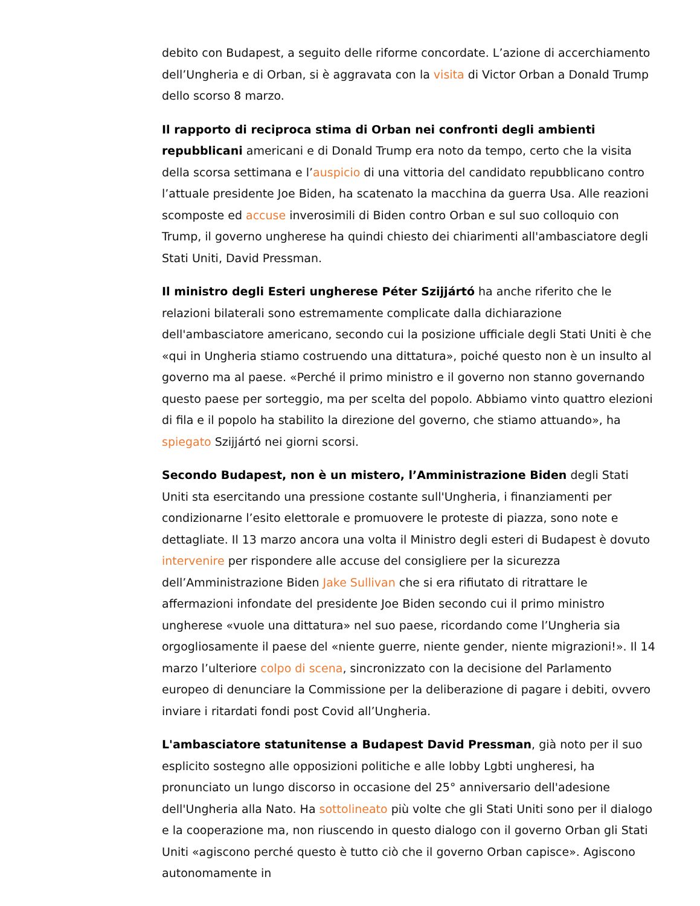debito con Budapest, a seguito delle riforme concordate. L’azione di accerchiamento dell’Ungheria e di Orban, si è aggravata con la visita di Victor Orban a Donald Trump dello scorso 8 marzo.
Il rapporto di reciproca stima di Orban nei confronti degli ambienti repubblicani americani e di Donald Trump era noto da tempo, certo che la visita della scorsa settimana e l’auspicio di una vittoria del candidato repubblicano contro l’attuale presidente Joe Biden, ha scatenato la macchina da guerra Usa. Alle reazioni scomposte ed accuse inverosimili di Biden contro Orban e sul suo colloquio con Trump, il governo ungherese ha quindi chiesto dei chiarimenti all'ambasciatore degli Stati Uniti, David Pressman.
Il ministro degli Esteri ungherese Péter Szijjártó ha anche riferito che le relazioni bilaterali sono estremamente complicate dalla dichiarazione dell'ambasciatore americano, secondo cui la posizione ufficiale degli Stati Uniti è che «qui in Ungheria stiamo costruendo una dittatura», poiché questo non è un insulto al governo ma al paese. «Perché il primo ministro e il governo non stanno governando questo paese per sorteggio, ma per scelta del popolo. Abbiamo vinto quattro elezioni di fila e il popolo ha stabilito la direzione del governo, che stiamo attuando», ha spiegato Szijjártó nei giorni scorsi.
Secondo Budapest, non è un mistero, l’Amministrazione Biden degli Stati Uniti sta esercitando una pressione costante sull'Ungheria, i finanziamenti per condizionarne l’esito elettorale e promuovere le proteste di piazza, sono note e dettagliate. Il 13 marzo ancora una volta il Ministro degli esteri di Budapest è dovuto intervenire per rispondere alle accuse del consigliere per la sicurezza dell’Amministrazione Biden Jake Sullivan che si era rifiutato di ritrattare le affermazioni infondate del presidente Joe Biden secondo cui il primo ministro ungherese «vuole una dittatura» nel suo paese, ricordando come l’Ungheria sia orgogliosamente il paese del «niente guerre, niente gender, niente migrazioni!». Il 14 marzo l’ulteriore colpo di scena, sincronizzato con la decisione del Parlamento europeo di denunciare la Commissione per la deliberazione di pagare i debiti, ovvero inviare i ritardati fondi post Covid all’Ungheria.
L'ambasciatore statunitense a Budapest David Pressman, già noto per il suo esplicito sostegno alle opposizioni politiche e alle lobby Lgbti ungheresi, ha pronunciato un lungo discorso in occasione del 25° anniversario dell'adesione dell'Ungheria alla Nato. Ha sottolineato più volte che gli Stati Uniti sono per il dialogo e la cooperazione ma, non riuscendo in questo dialogo con il governo Orban gli Stati Uniti «agiscono perché questo è tutto ciò che il governo Orban capisce». Agiscono autonomamente in